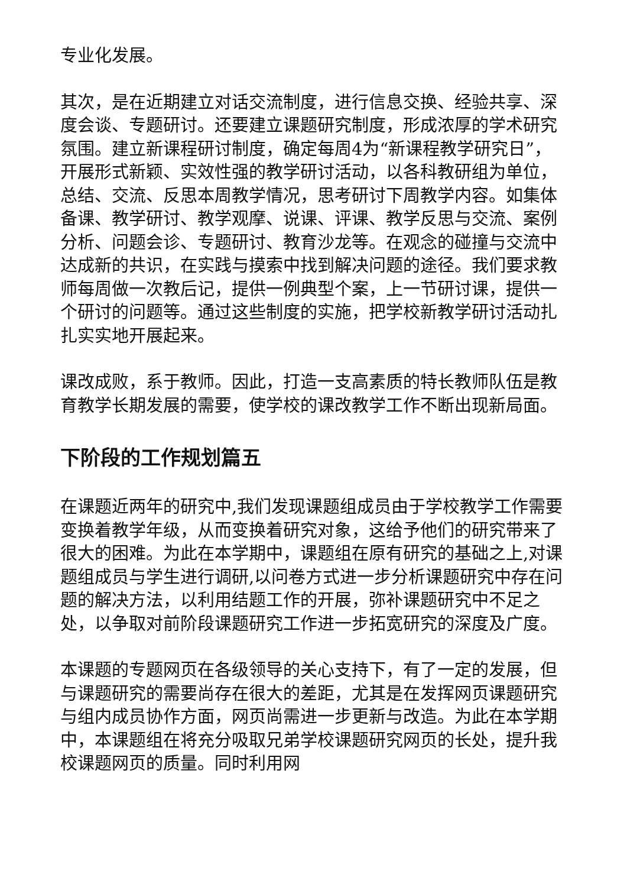专业化发展。
其次，是在近期建立对话交流制度，进行信息交换、经验共享、深度会谈、专题研讨。还要建立课题研究制度，形成浓厚的学术研究氛围。建立新课程研讨制度，确定每周4为“新课程教学研究日”，开展形式新颖、实效性强的教学研讨活动，以各科教研组为单位，总结、交流、反思本周教学情况，思考研讨下周教学内容。如集体备课、教学研讨、教学观摩、说课、评课、教学反思与交流、案例分析、问题会诊、专题研讨、教育沙龙等。在观念的碰撞与交流中达成新的共识，在实践与摸索中找到解决问题的途径。我们要求教师每周做一次教后记，提供一例典型个案，上一节研讨课，提供一个研讨的问题等。通过这些制度的实施，把学校新教学研讨活动扎扎实实地开展起来。
课改成败，系于教师。因此，打造一支高素质的特长教师队伍是教育教学长期发展的需要，使学校的课改教学工作不断出现新局面。
下阶段的工作规划篇五
在课题近两年的研究中,我们发现课题组成员由于学校教学工作需要变换着教学年级，从而变换着研究对象，这给予他们的研究带来了很大的困难。为此在本学期中，课题组在原有研究的基础之上,对课题组成员与学生进行调研,以问卷方式进一步分析课题研究中存在问题的解决方法，以利用结题工作的开展，弥补课题研究中不足之处，以争取对前阶段课题研究工作进一步拓宽研究的深度及广度。
本课题的专题网页在各级领导的关心支持下，有了一定的发展，但与课题研究的需要尚存在很大的差距，尤其是在发挥网页课题研究与组内成员协作方面，网页尚需进一步更新与改造。为此在本学期中，本课题组在将充分吸取兄弟学校课题研究网页的长处，提升我校课题网页的质量。同时利用网